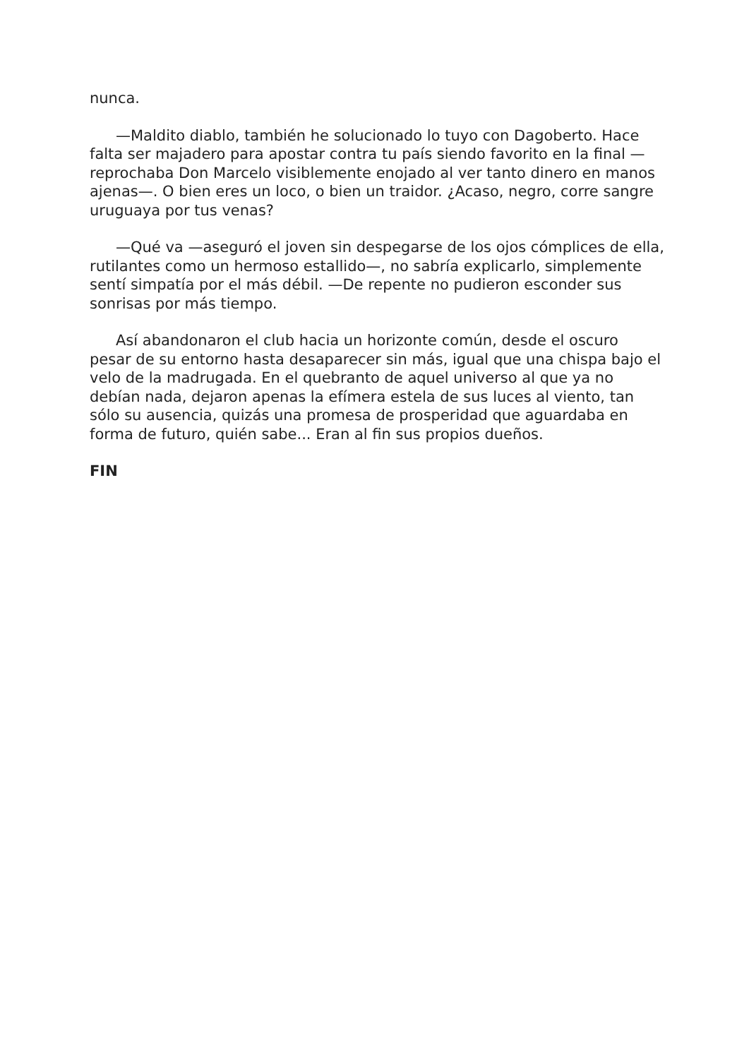nunca.
—Maldito diablo, también he solucionado lo tuyo con Dagoberto. Hace falta ser majadero para apostar contra tu país siendo favorito en la final —reprochaba Don Marcelo visiblemente enojado al ver tanto dinero en manos ajenas—. O bien eres un loco, o bien un traidor. ¿Acaso, negro, corre sangre uruguaya por tus venas?
—Qué va —aseguró el joven sin despegarse de los ojos cómplices de ella, rutilantes como un hermoso estallido—, no sabría explicarlo, simplemente sentí simpatía por el más débil. —De repente no pudieron esconder sus sonrisas por más tiempo.
Así abandonaron el club hacia un horizonte común, desde el oscuro pesar de su entorno hasta desaparecer sin más, igual que una chispa bajo el velo de la madrugada. En el quebranto de aquel universo al que ya no debían nada, dejaron apenas la efímera estela de sus luces al viento, tan sólo su ausencia, quizás una promesa de prosperidad que aguardaba en forma de futuro, quién sabe... Eran al fin sus propios dueños.
FIN